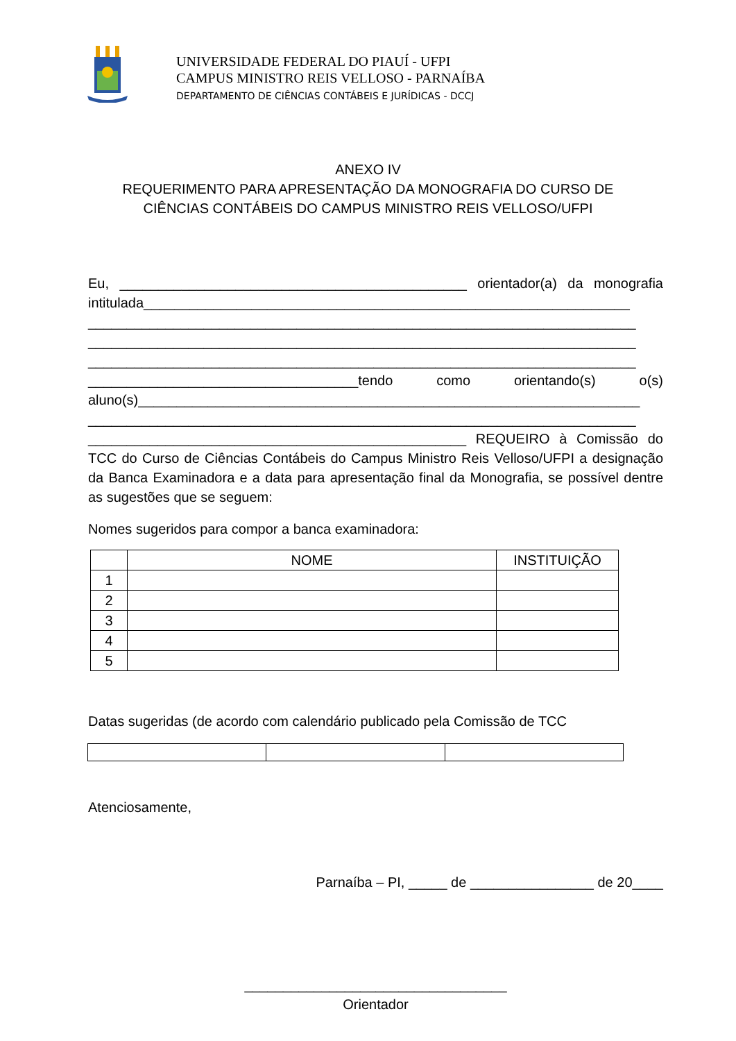UNIVERSIDADE FEDERAL DO PIAUÍ - UFPI
CAMPUS MINISTRO REIS VELLOSO - PARNAÍBA
DEPARTAMENTO DE CIÊNCIAS CONTÁBEIS E JURÍDICAS - DCCJ
ANEXO IV
REQUERIMENTO PARA APRESENTAÇÃO DA MONOGRAFIA DO CURSO DE
CIÊNCIAS CONTÁBEIS DO CAMPUS MINISTRO REIS VELLOSO/UFPI
Eu, _____________________________________________ orientador(a) da monografia intitulada_______________________________________________________________
_______________________________________________________________________
_______________________________________________________________________
_______________________________________________________________________
___________________________________tendo como orientando(s) o(s) aluno(s)_________________________________________________________________
_______________________________________________________________________
_________________________________________________ REQUEIRO à Comissão do TCC do Curso de Ciências Contábeis do Campus Ministro Reis Velloso/UFPI a designação da Banca Examinadora e a data para apresentação final da Monografia, se possível dentre as sugestões que se seguem:
Nomes sugeridos para compor a banca examinadora:
| | NOME | INSTITUIÇÃO |
| --- | --- | --- |
| 1 | | |
| 2 | | |
| 3 | | |
| 4 | | |
| 5 | | |
Datas sugeridas (de acordo com calendário publicado pela Comissão de TCC
Atenciosamente,
Parnaíba – PI, _____ de ________________ de 20____
__________________________________
Orientador